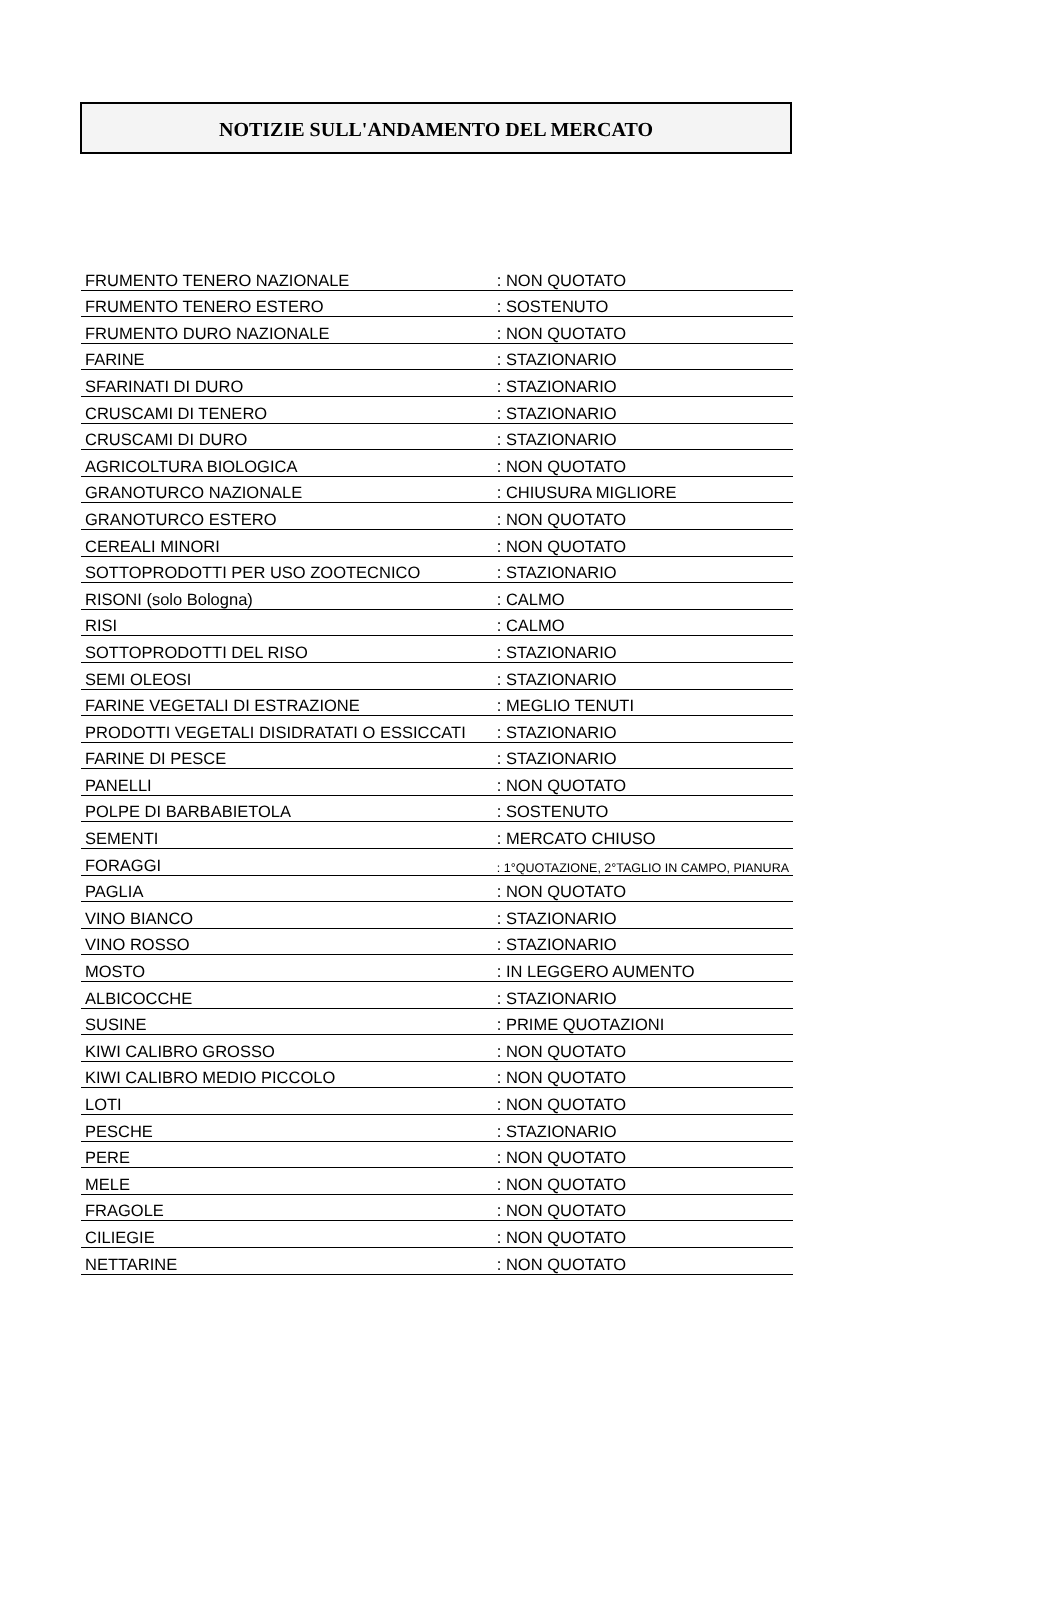NOTIZIE SULL'ANDAMENTO DEL MERCATO
| FRUMENTO TENERO NAZIONALE | : NON QUOTATO |
| FRUMENTO TENERO ESTERO | : SOSTENUTO |
| FRUMENTO DURO NAZIONALE | : NON QUOTATO |
| FARINE | : STAZIONARIO |
| SFARINATI DI DURO | : STAZIONARIO |
| CRUSCAMI DI TENERO | : STAZIONARIO |
| CRUSCAMI DI DURO | : STAZIONARIO |
| AGRICOLTURA BIOLOGICA | : NON QUOTATO |
| GRANOTURCO NAZIONALE | : CHIUSURA MIGLIORE |
| GRANOTURCO ESTERO | : NON QUOTATO |
| CEREALI MINORI | : NON QUOTATO |
| SOTTOPRODOTTI PER USO ZOOTECNICO | : STAZIONARIO |
| RISONI (solo Bologna) | : CALMO |
| RISI | : CALMO |
| SOTTOPRODOTTI DEL RISO | : STAZIONARIO |
| SEMI OLEOSI | : STAZIONARIO |
| FARINE VEGETALI DI ESTRAZIONE | : MEGLIO TENUTI |
| PRODOTTI VEGETALI DISIDRATATI O ESSICCATI | : STAZIONARIO |
| FARINE DI PESCE | : STAZIONARIO |
| PANELLI | : NON QUOTATO |
| POLPE DI BARBABIETOLA | : SOSTENUTO |
| SEMENTI | : MERCATO CHIUSO |
| FORAGGI | : 1°QUOTAZIONE, 2°TAGLIO IN CAMPO, PIANURA |
| PAGLIA | : NON QUOTATO |
| VINO BIANCO | : STAZIONARIO |
| VINO ROSSO | : STAZIONARIO |
| MOSTO | : IN LEGGERO AUMENTO |
| ALBICOCCHE | : STAZIONARIO |
| SUSINE | : PRIME QUOTAZIONI |
| KIWI CALIBRO GROSSO | : NON QUOTATO |
| KIWI CALIBRO MEDIO PICCOLO | : NON QUOTATO |
| LOTI | : NON QUOTATO |
| PESCHE | : STAZIONARIO |
| PERE | : NON QUOTATO |
| MELE | : NON QUOTATO |
| FRAGOLE | : NON QUOTATO |
| CILIEGIE | : NON QUOTATO |
| NETTARINE | : NON QUOTATO |